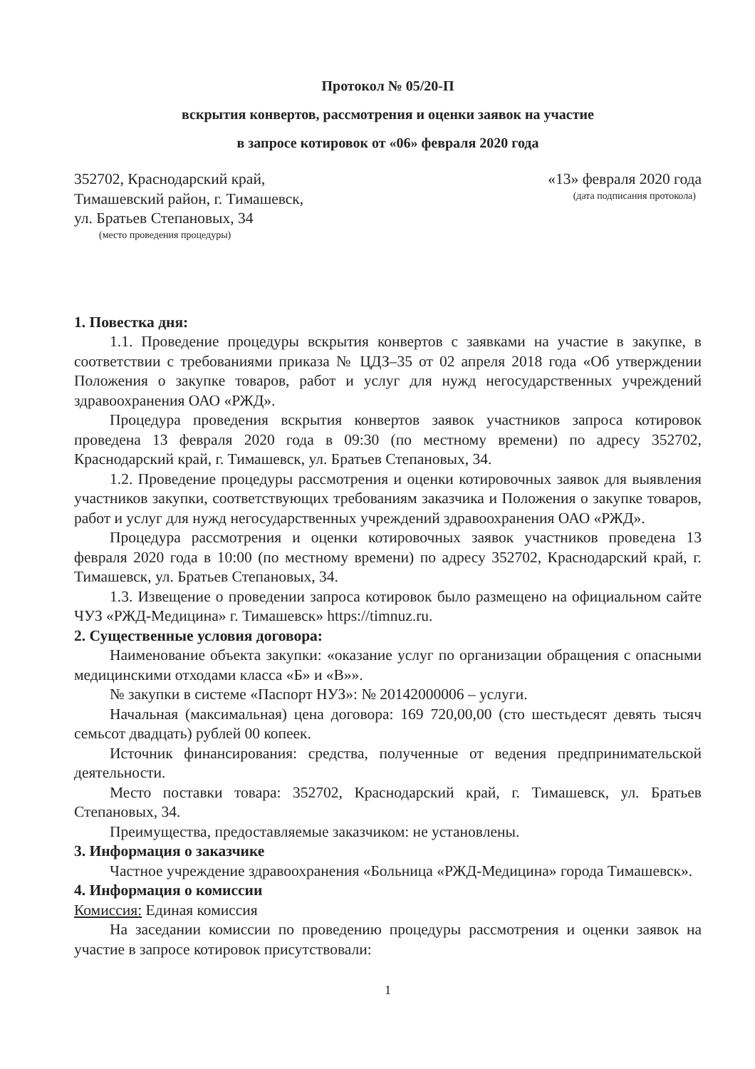Протокол № 05/20-П
вскрытия конвертов, рассмотрения и оценки заявок на участие
в запросе котировок от «06» февраля 2020 года
352702, Краснодарский край,
Тимашевский район, г. Тимашевск,
ул. Братьев Степановых, 34
(место проведения процедуры)
«13» февраля 2020 года
(дата подписания протокола)
1. Повестка дня:
1.1. Проведение процедуры вскрытия конвертов с заявками на участие в закупке, в соответствии с требованиями приказа № ЦДЗ–35 от 02 апреля 2018 года «Об утверждении Положения о закупке товаров, работ и услуг для нужд негосударственных учреждений здравоохранения ОАО «РЖД».
Процедура проведения вскрытия конвертов заявок участников запроса котировок проведена 13 февраля 2020 года в 09:30 (по местному времени) по адресу 352702, Краснодарский край, г. Тимашевск, ул. Братьев Степановых, 34.
1.2. Проведение процедуры рассмотрения и оценки котировочных заявок для выявления участников закупки, соответствующих требованиям заказчика и Положения о закупке товаров, работ и услуг для нужд негосударственных учреждений здравоохранения ОАО «РЖД».
Процедура рассмотрения и оценки котировочных заявок участников проведена 13 февраля 2020 года в 10:00 (по местному времени) по адресу 352702, Краснодарский край, г. Тимашевск, ул. Братьев Степановых, 34.
1.3. Извещение о проведении запроса котировок было размещено на официальном сайте ЧУЗ «РЖД-Медицина» г. Тимашевск» https://timnuz.ru.
2. Существенные условия договора:
Наименование объекта закупки: «оказание услуг по организации обращения с опасными медицинскими отходами класса «Б» и «В»».
№ закупки в системе «Паспорт НУЗ»: № 20142000006 – услуги.
Начальная (максимальная) цена договора: 169 720,00,00 (сто шестьдесят девять тысяч семьсот двадцать) рублей 00 копеек.
Источник финансирования: средства, полученные от ведения предпринимательской деятельности.
Место поставки товара: 352702, Краснодарский край, г. Тимашевск, ул. Братьев Степановых, 34.
Преимущества, предоставляемые заказчиком: не установлены.
3. Информация о заказчике
Частное учреждение здравоохранения «Больница «РЖД-Медицина» города Тимашевск».
4. Информация о комиссии
Комиссия: Единая комиссия
На заседании комиссии по проведению процедуры рассмотрения и оценки заявок на участие в запросе котировок присутствовали:
1